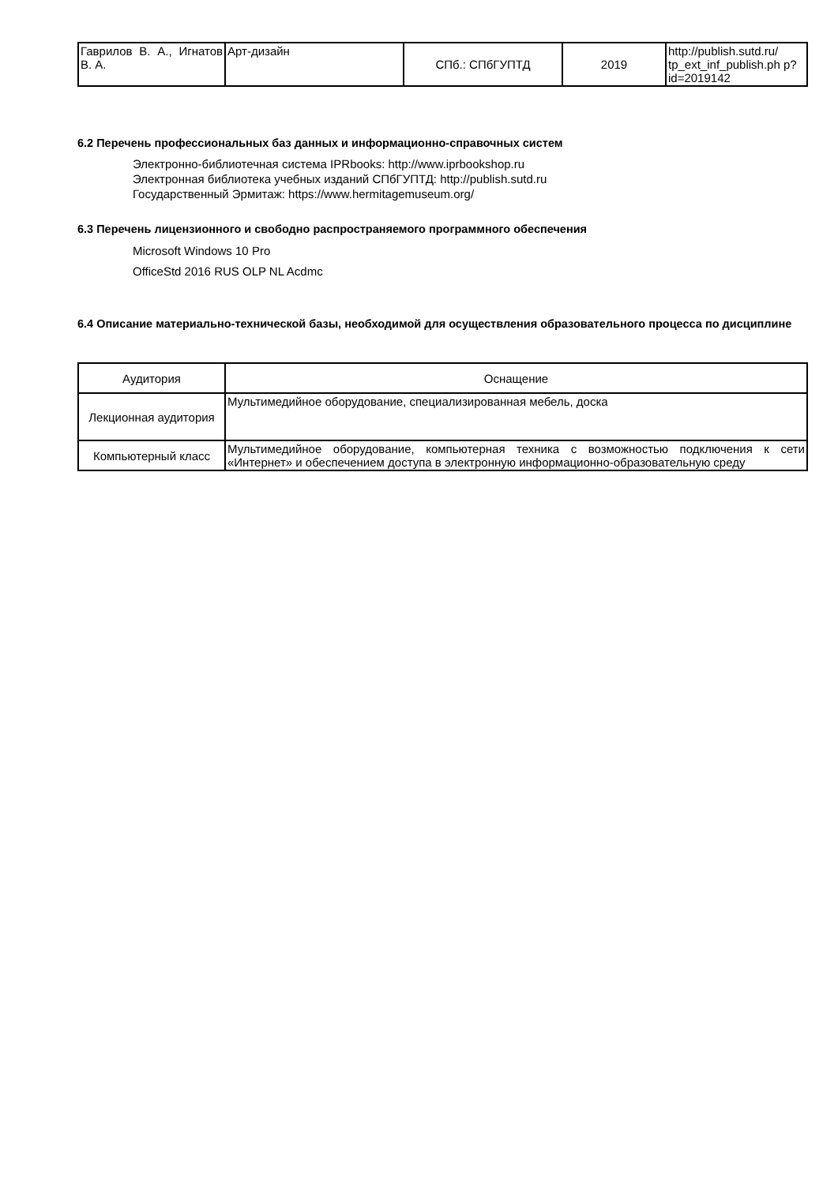| Гаврилов В. А., Игнатов В. А. | Арт-дизайн | СПб.: СПбГУПТД | 2019 | http://publish.sutd.ru/ tp_ext_inf_publish.ph p?id=2019142 |
6.2 Перечень профессиональных баз данных и информационно-справочных систем
Электронно-библиотечная система IPRbooks: http://www.iprbookshop.ru
Электронная библиотека учебных изданий СПбГУПТД: http://publish.sutd.ru
Государственный Эрмитаж: https://www.hermitagemuseum.org/
6.3 Перечень лицензионного и свободно распространяемого программного обеспечения
Microsoft Windows 10 Pro
OfficeStd 2016 RUS OLP NL Acdmc
6.4 Описание материально-технической базы, необходимой для осуществления образовательного процесса по дисциплине
| Аудитория | Оснащение |
| --- | --- |
| Лекционная аудитория | Мультимедийное оборудование, специализированная мебель, доска |
| Компьютерный класс | Мультимедийное оборудование, компьютерная техника с возможностью подключения к сети «Интернет» и обеспечением доступа в электронную информационно-образовательную среду |